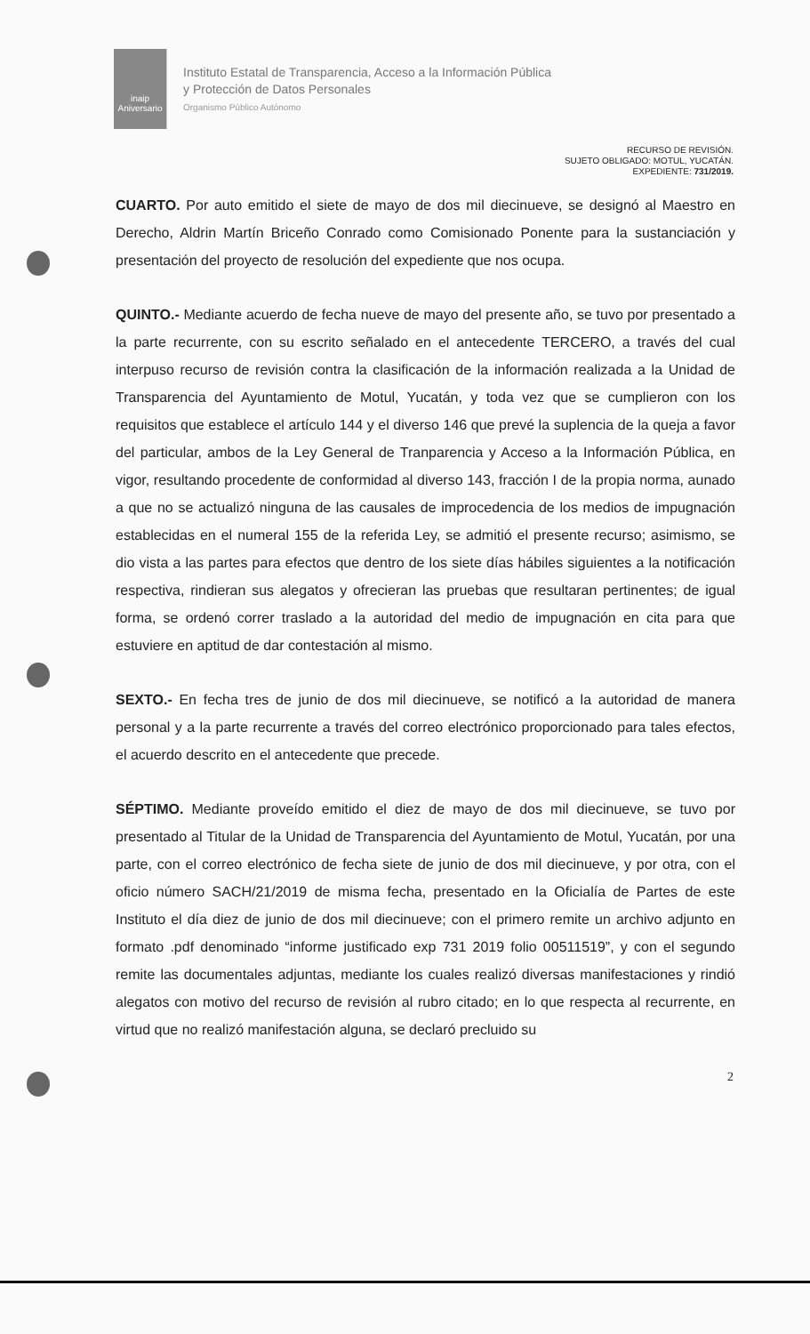inaip
Aniversario
Instituto Estatal de Transparencia, Acceso a la Información Pública
y Protección de Datos Personales
Organismo Público Autónomo
RECURSO DE REVISIÓN.
SUJETO OBLIGADO: MOTUL, YUCATÁN.
EXPEDIENTE: 731/2019.
CUARTO. Por auto emitido el siete de mayo de dos mil diecinueve, se designó al Maestro en Derecho, Aldrin Martín Briceño Conrado como Comisionado Ponente para la sustanciación y presentación del proyecto de resolución del expediente que nos ocupa.
QUINTO.- Mediante acuerdo de fecha nueve de mayo del presente año, se tuvo por presentado a la parte recurrente, con su escrito señalado en el antecedente TERCERO, a través del cual interpuso recurso de revisión contra la clasificación de la información realizada a la Unidad de Transparencia del Ayuntamiento de Motul, Yucatán, y toda vez que se cumplieron con los requisitos que establece el artículo 144 y el diverso 146 que prevé la suplencia de la queja a favor del particular, ambos de la Ley General de Tranparencia y Acceso a la Información Pública, en vigor, resultando procedente de conformidad al diverso 143, fracción I de la propia norma, aunado a que no se actualizó ninguna de las causales de improcedencia de los medios de impugnación establecidas en el numeral 155 de la referida Ley, se admitió el presente recurso; asimismo, se dio vista a las partes para efectos que dentro de los siete días hábiles siguientes a la notificación respectiva, rindieran sus alegatos y ofrecieran las pruebas que resultaran pertinentes; de igual forma, se ordenó correr traslado a la autoridad del medio de impugnación en cita para que estuviere en aptitud de dar contestación al mismo.
SEXTO.- En fecha tres de junio de dos mil diecinueve, se notificó a la autoridad de manera personal y a la parte recurrente a través del correo electrónico proporcionado para tales efectos, el acuerdo descrito en el antecedente que precede.
SÉPTIMO. Mediante proveído emitido el diez de mayo de dos mil diecinueve, se tuvo por presentado al Titular de la Unidad de Transparencia del Ayuntamiento de Motul, Yucatán, por una parte, con el correo electrónico de fecha siete de junio de dos mil diecinueve, y por otra, con el oficio número SACH/21/2019 de misma fecha, presentado en la Oficialía de Partes de este Instituto el día diez de junio de dos mil diecinueve; con el primero remite un archivo adjunto en formato .pdf denominado “informe justificado exp 731 2019 folio 00511519”, y con el segundo remite las documentales adjuntas, mediante los cuales realizó diversas manifestaciones y rindió alegatos con motivo del recurso de revisión al rubro citado; en lo que respecta al recurrente, en virtud que no realizó manifestación alguna, se declaró precluido su
2